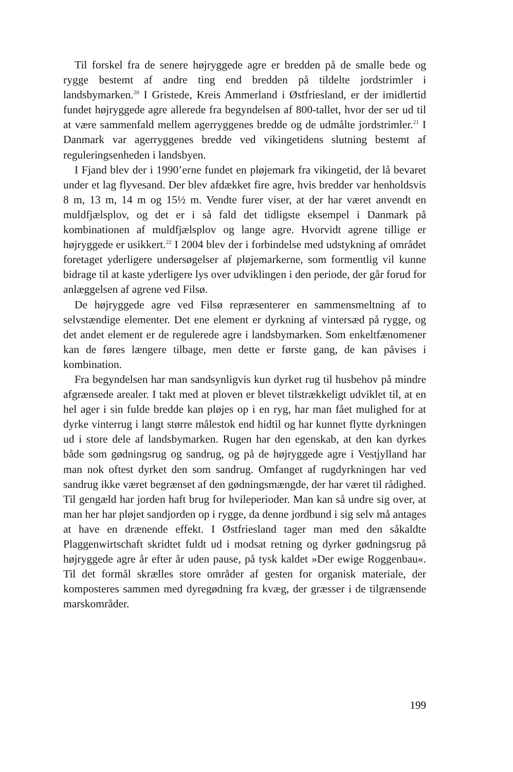Til forskel fra de senere højryggede agre er bredden på de smalle bede og rygge bestemt af andre ting end bredden på tildelte jordstrimler i landsbymarken.<sup>20</sup> I Gristede, Kreis Ammerland i Østfriesland, er der imidlertid fundet højryggede agre allerede fra begyndelsen af 800-tallet, hvor der ser ud til at være sammenfald mellem agerryggenes bredde og de udmålte jordstrimler.<sup>21</sup> I Danmark var agerryggenes bredde ved vikingetidens slutning bestemt af reguleringsenheden i landsbyen.
I Fjand blev der i 1990’erne fundet en pløjemark fra vikingetid, der lå bevaret under et lag flyvesand. Der blev afdækket fire agre, hvis bredder var henholdsvis 8 m, 13 m, 14 m og 15½ m. Vendte furer viser, at der har været anvendt en muldfjælsplov, og det er i så fald det tidligste eksempel i Danmark på kombinationen af muldfjælsplov og lange agre. Hvorvidt agrene tillige er højryggede er usikkert.<sup>22</sup> I 2004 blev der i forbindelse med udstykning af området foretaget yderligere undersøgelser af pløjemarkerne, som formentlig vil kunne bidrage til at kaste yderligere lys over udviklingen i den periode, der går forud for anlæggelsen af agrene ved Filsø.
De højryggede agre ved Filsø repræsenterer en sammensmeltning af to selvstændige elementer. Det ene element er dyrkning af vintersæd på rygge, og det andet element er de regulerede agre i landsbymarken. Som enkeltfænomener kan de føres længere tilbage, men dette er første gang, de kan påvises i kombination.
Fra begyndelsen har man sandsynligvis kun dyrket rug til husbehov på mindre afgrænsede arealer. I takt med at ploven er blevet tilstrækkeligt udviklet til, at en hel ager i sin fulde bredde kan pløjes op i en ryg, har man fået mulighed for at dyrke vinterrug i langt større målestok end hidtil og har kunnet flytte dyrkningen ud i store dele af landsbymarken. Rugen har den egenskab, at den kan dyrkes både som gødningsrug og sandrug, og på de højryggede agre i Vestjylland har man nok oftest dyrket den som sandrug. Omfanget af rugdyrkningen har ved sandrug ikke været begrænset af den gødningsmængde, der har været til rådighed. Til gengæld har jorden haft brug for hvileperioder. Man kan så undre sig over, at man her har pløjet sandjorden op i rygge, da denne jordbund i sig selv må antages at have en drænende effekt. I Østfriesland tager man med den såkaldte Plaggenwirtschaft skridtet fuldt ud i modsat retning og dyrker gødningsrug på højryggede agre år efter år uden pause, på tysk kaldet »Der ewige Roggenbau«. Til det formål skrælles store områder af gesten for organisk materiale, der komposteres sammen med dyregødning fra kvæg, der græsser i de tilgrænsende marskområder.
199